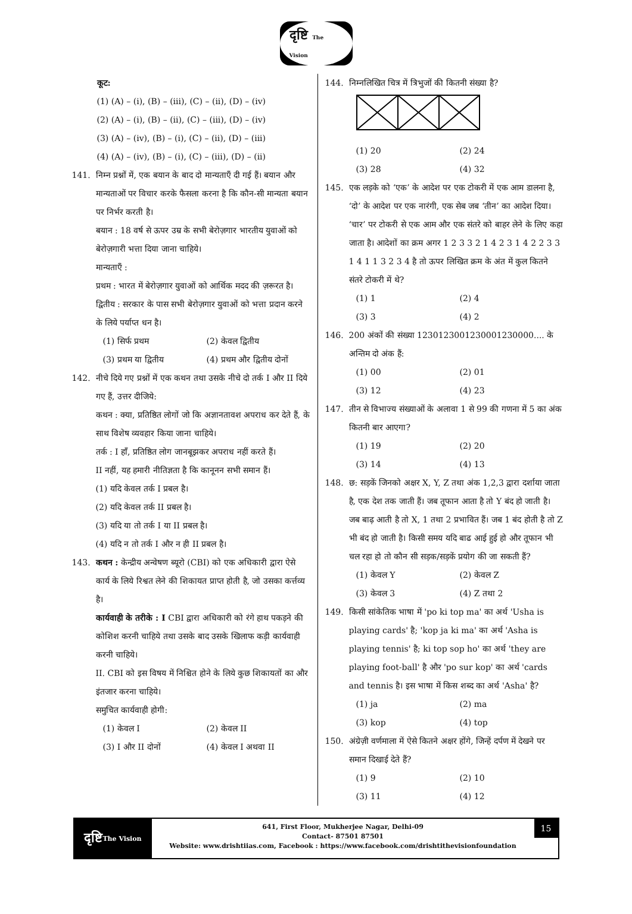दृष्टि The Vision
कूट:
(1) (A) – (i), (B) – (iii), (C) – (ii), (D) – (iv)
(2) (A) – (i), (B) – (ii), (C) – (iii), (D) – (iv)
(3) (A) – (iv), (B) – (i), (C) – (ii), (D) – (iii)
(4) (A) – (iv), (B) – (i), (C) – (iii), (D) – (ii)
141. निम्न प्रश्नों में, एक बयान के बाद दो मान्यताएँ दी गई हैं। बयान और मान्यताओं पर विचार करके फैसला करना है कि कौन-सी मान्यता बयान पर निर्भर करती है।
बयान : 18 वर्ष से ऊपर उम्र के सभी बेरोज़गार भारतीय युवाओं को बेरोज़गारी भत्ता दिया जाना चाहिये।
मान्यताएँ :
प्रथम : भारत में बेरोज़गार युवाओं को आर्थिक मदद की ज़रूरत है।
द्वितीय : सरकार के पास सभी बेरोज़गार युवाओं को भत्ता प्रदान करने के लिये पर्याप्त धन है।
(1) सिर्फ प्रथम (2) केवल द्वितीय
(3) प्रथम या द्वितीय (4) प्रथम और द्वितीय दोनों
142. नीचे दिये गए प्रश्नों में एक कथन तथा उसके नीचे दो तर्क I और II दिये गए हैं, उत्तर दीजिये:
कथन : क्या, प्रतिष्ठित लोगों जो कि अज्ञानतावश अपराध कर देते हैं, के साथ विशेष व्यवहार किया जाना चाहिये।
तर्क : I हाँ, प्रतिष्ठित लोग जानबूझकर अपराध नहीं करते हैं।
II नहीं, यह हमारी नीतिज्ञता है कि कानूनन सभी समान हैं।
(1) यदि केवल तर्क I प्रबल है।
(2) यदि केवल तर्क II प्रबल है।
(3) यदि या तो तर्क I या II प्रबल है।
(4) यदि न तो तर्क I और न ही II प्रबल है।
143. कथन : केन्द्रीय अन्वेषण ब्यूरो (CBI) को एक अधिकारी द्वारा ऐसे कार्य के लिये रिश्वत लेने की शिकायत प्राप्त होती है, जो उसका कर्त्तव्य है।
कार्यवाही के तरीके : I CBI द्वारा अधिकारी को रंगे हाथ पकड़ने की कोशिश करनी चाहिये तथा उसके बाद उसके खिलाफ कड़ी कार्यवाही करनी चाहिये।
II. CBI को इस विषय में निश्चित होने के लिये कुछ शिकायतों का और इंतजार करना चाहिये।
समुचित कार्यवाही होगी:
(1) केवल I (2) केवल II
(3) I और II दोनों (4) केवल I अथवा II
144. निम्नलिखित चित्र में त्रिभुजों की कितनी संख्या है?
(1) 20 (2) 24
(3) 28 (4) 32
145. एक लड़के को ‘एक’ के आदेश पर एक टोकरी में एक आम डालना है, ‘दो’ के आदेश पर एक नारंगी, एक सेब जब ‘तीन’ का आदेश दिया। ‘चार’ पर टोकरी से एक आम और एक संतरे को बाहर लेने के लिए कहा जाता है। आदेशों का क्रम अगर 1 2 3 3 2 1 4 2 3 1 4 2 2 3 3 1 4 1 1 3 2 3 4 है तो ऊपर लिखित क्रम के अंत में कुल कितने संतरे टोकरी में थे?
(1) 1 (2) 4
(3) 3 (4) 2
146. 200 अंकों की संख्या 1230123001230001230000.... के अन्तिम दो अंक हैं:
(1) 00 (2) 01
(3) 12 (4) 23
147. तीन से विभाज्य संख्याओं के अलावा 1 से 99 की गणना में 5 का अंक कितनी बार आएगा?
(1) 19 (2) 20
(3) 14 (4) 13
148. छ: सड़कें जिनको अक्षर X, Y, Z तथा अंक 1,2,3 द्वारा दर्शाया जाता है, एक देश तक जाती हैं। जब तूफान आता है तो Y बंद हो जाती है। जब बाढ़ आती है तो X, 1 तथा 2 प्रभावित हैं। जब 1 बंद होती है तो Z भी बंद हो जाती है। किसी समय यदि बाढ आई हुई हो और तूफान भी चल रहा हो तो कौन सी सड़क/सड़कें प्रयोग की जा सकती हैं?
(1) केवल Y (2) केवल Z
(3) केवल 3 (4) Z तथा 2
149. किसी सांकेतिक भाषा में 'po ki top ma' का अर्थ 'Usha is playing cards' है; 'kop ja ki ma' का अर्थ 'Asha is playing tennis' है; ki top sop ho' का अर्थ 'they are playing foot-ball' है और 'po sur kop' का अर्थ 'cards and tennis है। इस भाषा में किस शब्द का अर्थ 'Asha' है?
(1) ja (2) ma
(3) kop (4) top
150. अंग्रेज़ी वर्णमाला में ऐसे कितने अक्षर होंगे, जिन्हें दर्पण में देखने पर समान दिखाई देते हैं?
(1) 9 (2) 10
(3) 11 (4) 12
दृष्टि The Vision
641, First Floor, Mukherjee Nagar, Delhi-09
Contact- 87501 87501
Website: www.drishtiias.com, Facebook : https://www.facebook.com/drishtithevisionfoundation
15